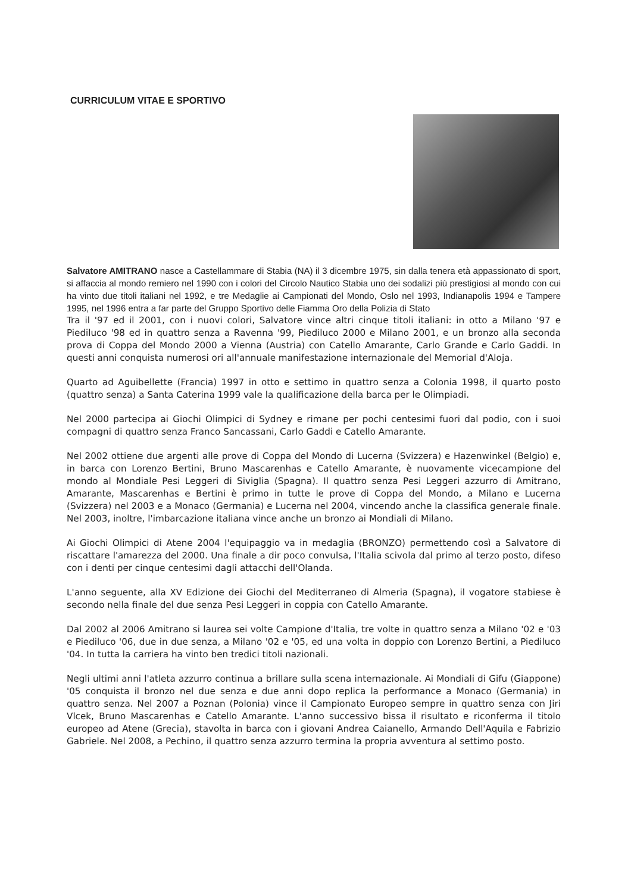CURRICULUM VITAE E SPORTIVO
Salvatore AMITRANO nasce a Castellammare di Stabia (NA) il 3 dicembre 1975, sin dalla tenera età appassionato di sport, si affaccia al mondo remiero nel 1990 con i colori del Circolo Nautico Stabia uno dei sodalizi più prestigiosi al mondo con cui ha vinto due titoli italiani nel 1992, e tre Medaglie ai Campionati del Mondo, Oslo nel 1993, Indianapolis 1994 e Tampere 1995, nel 1996 entra a far parte del Gruppo Sportivo delle Fiamma Oro della Polizia di Stato
Tra il '97 ed il 2001, con i nuovi colori, Salvatore vince altri cinque titoli italiani: in otto a Milano '97 e Piediluco '98 ed in quattro senza a Ravenna '99, Piediluco 2000 e Milano 2001, e un bronzo alla seconda prova di Coppa del Mondo 2000 a Vienna (Austria) con Catello Amarante, Carlo Grande e Carlo Gaddi. In questi anni conquista numerosi ori all'annuale manifestazione internazionale del Memorial d'Aloja.
Quarto ad Aguibellette (Francia) 1997 in otto e settimo in quattro senza a Colonia 1998, il quarto posto (quattro senza) a Santa Caterina 1999 vale la qualificazione della barca per le Olimpiadi.
Nel 2000 partecipa ai Giochi Olimpici di Sydney e rimane per pochi centesimi fuori dal podio, con i suoi compagni di quattro senza Franco Sancassani, Carlo Gaddi e Catello Amarante.
Nel 2002 ottiene due argenti alle prove di Coppa del Mondo di Lucerna (Svizzera) e Hazenwinkel (Belgio) e, in barca con Lorenzo Bertini, Bruno Mascarenhas e Catello Amarante, è nuovamente vicecampione del mondo al Mondiale Pesi Leggeri di Siviglia (Spagna). Il quattro senza Pesi Leggeri azzurro di Amitrano, Amarante, Mascarenhas e Bertini è primo in tutte le prove di Coppa del Mondo, a Milano e Lucerna (Svizzera) nel 2003 e a Monaco (Germania) e Lucerna nel 2004, vincendo anche la classifica generale finale. Nel 2003, inoltre, l'imbarcazione italiana vince anche un bronzo ai Mondiali di Milano.
Ai Giochi Olimpici di Atene 2004 l'equipaggio va in medaglia (BRONZO) permettendo così a Salvatore di riscattare l'amarezza del 2000. Una finale a dir poco convulsa, l'Italia scivola dal primo al terzo posto, difeso con i denti per cinque centesimi dagli attacchi dell'Olanda.
L'anno seguente, alla XV Edizione dei Giochi del Mediterraneo di Almeria (Spagna), il vogatore stabiese è secondo nella finale del due senza Pesi Leggeri in coppia con Catello Amarante.
Dal 2002 al 2006 Amitrano si laurea sei volte Campione d'Italia, tre volte in quattro senza a Milano '02 e '03 e Piediluco '06, due in due senza, a Milano '02 e '05, ed una volta in doppio con Lorenzo Bertini, a Piediluco '04. In tutta la carriera ha vinto ben tredici titoli nazionali.
Negli ultimi anni l'atleta azzurro continua a brillare sulla scena internazionale. Ai Mondiali di Gifu (Giappone) '05 conquista il bronzo nel due senza e due anni dopo replica la performance a Monaco (Germania) in quattro senza. Nel 2007 a Poznan (Polonia) vince il Campionato Europeo sempre in quattro senza con Jiri Vlcek, Bruno Mascarenhas e Catello Amarante. L'anno successivo bissa il risultato e riconferma il titolo europeo ad Atene (Grecia), stavolta in barca con i giovani Andrea Caianello, Armando Dell'Aquila e Fabrizio Gabriele. Nel 2008, a Pechino, il quattro senza azzurro termina la propria avventura al settimo posto.